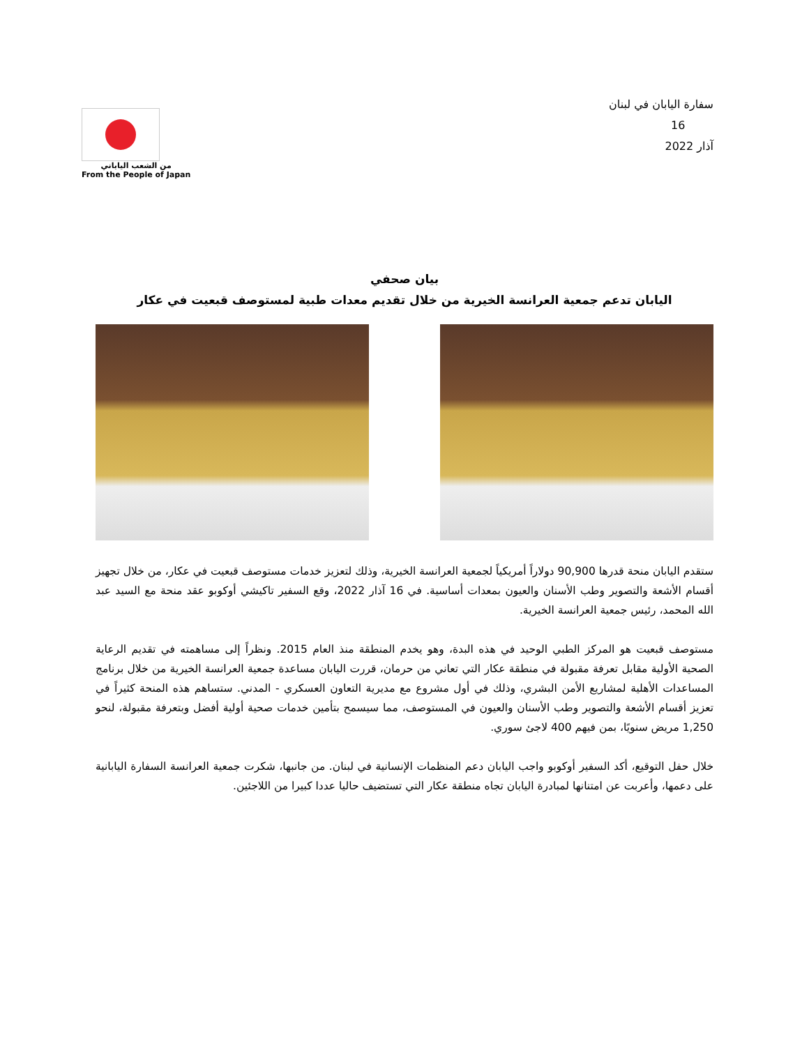سفارة اليابان في لبنان
16
آذار 2022
من الشعب الياباني
From the People of Japan
بيان صحفي
اليابان تدعم جمعية العرانسة الخيرية من خلال تقديم معدات طبية لمستوصف قبعيت في عكار
ستقدم اليابان منحة قدرها 90,900 دولاراً أمريكياً لجمعية العرانسة الخيرية، وذلك لتعزيز خدمات مستوصف قبعيت في عكار، من خلال تجهيز أقسام الأشعة والتصوير وطب الأسنان والعيون بمعدات أساسية. في 16 آذار 2022، وقع السفير تاكيشي أوكوبو عقد منحة مع السيد عبد الله المحمد، رئيس جمعية العرانسة الخيرية.
مستوصف قبعيت هو المركز الطبي الوحيد في هذه البدة، وهو يخدم المنطقة منذ العام 2015. ونظراً إلى مساهمته في تقديم الرعاية الصحية الأولية مقابل تعرفة مقبولة في منطقة عكار التي تعاني من حرمان، قررت اليابان مساعدة جمعية العرانسة الخيرية من خلال برنامج المساعدات الأهلية لمشاريع الأمن البشري، وذلك في أول مشروع مع مديرية التعاون العسكري - المدني. ستساهم هذه المنحة كثيراً في تعزيز أقسام الأشعة والتصوير وطب الأسنان والعيون في المستوصف، مما سيسمح بتأمين خدمات صحية أولية أفضل وبتعرفة مقبولة، لنحو 1,250 مريض سنويًا، بمن فيهم 400 لاجئ سوري.
خلال حفل التوقيع، أكد السفير أوكوبو واجب اليابان دعم المنظمات الإنسانية في لبنان. من جانبها، شكرت جمعية العرانسة السفارة اليابانية على دعمها، وأعربت عن امتنانها لمبادرة اليابان تجاه منطقة عكار التي تستضيف حاليا عددا كبيرا من اللاجئين.